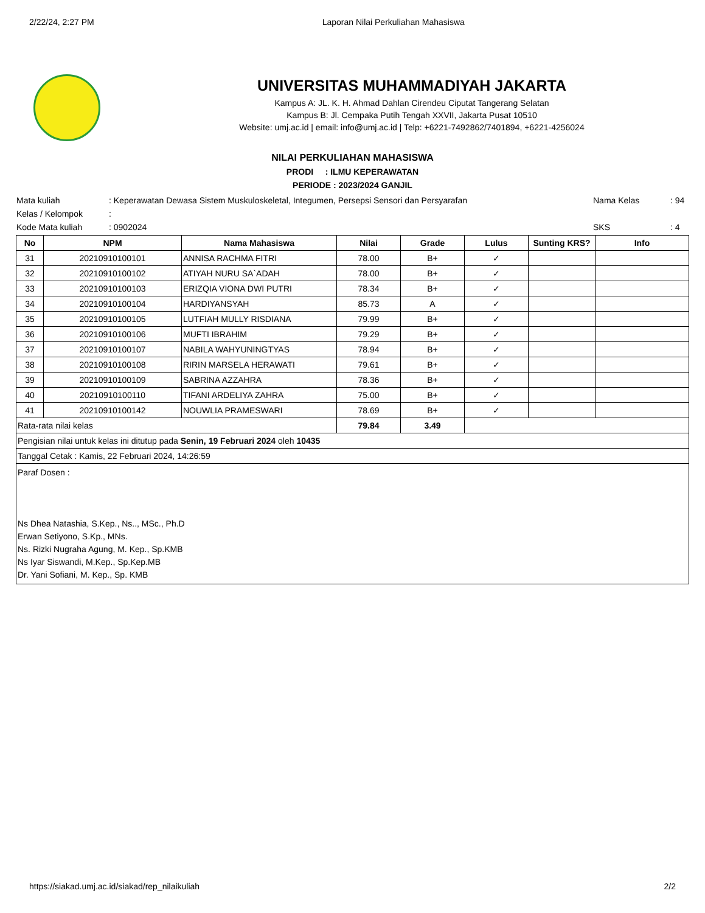2/22/24, 2:27 PM Laporan Nilai Perkuliahan Mahasiswa
UNIVERSITAS MUHAMMADIYAH JAKARTA
Kampus A: JL. K. H. Ahmad Dahlan Cirendeu Ciputat Tangerang Selatan
Kampus B: Jl. Cempaka Putih Tengah XXVII, Jakarta Pusat 10510
Website: umj.ac.id | email: info@umj.ac.id | Telp: +6221-7492862/7401894, +6221-4256024
NILAI PERKULIAHAN MAHASISWA
PRODI : ILMU KEPERAWATAN
PERIODE : 2023/2024 GANJIL
| Mata kuliah | : Keperawatan Dewasa Sistem Muskuloskeletal, Integumen, Persepsi Sensori dan Persyarafan | Nama Kelas | : 94 |
| Kelas / Kelompok | : | | |
| Kode Mata kuliah | : 0902024 | SKS | : 4 |
| No | NPM | Nama Mahasiswa | Nilai | Grade | Lulus | Sunting KRS? | Info |
| --- | --- | --- | --- | --- | --- | --- | --- |
| 31 | 20210910100101 | ANNISA RACHMA FITRI | 78.00 | B+ | ✓ | | |
| 32 | 20210910100102 | ATIYAH NURU SA`ADAH | 78.00 | B+ | ✓ | | |
| 33 | 20210910100103 | ERIZQIA VIONA DWI PUTRI | 78.34 | B+ | ✓ | | |
| 34 | 20210910100104 | HARDIYANSYAH | 85.73 | A | ✓ | | |
| 35 | 20210910100105 | LUTFIAH MULLY RISDIANA | 79.99 | B+ | ✓ | | |
| 36 | 20210910100106 | MUFTI IBRAHIM | 79.29 | B+ | ✓ | | |
| 37 | 20210910100107 | NABILA WAHYUNINGTYAS | 78.94 | B+ | ✓ | | |
| 38 | 20210910100108 | RIRIN MARSELA HERAWATI | 79.61 | B+ | ✓ | | |
| 39 | 20210910100109 | SABRINA AZZAHRA | 78.36 | B+ | ✓ | | |
| 40 | 20210910100110 | TIFANI ARDELIYA ZAHRA | 75.00 | B+ | ✓ | | |
| 41 | 20210910100142 | NOUWLIA PRAMESWARI | 78.69 | B+ | ✓ | | |
| Rata-rata nilai kelas | | | 79.84 | 3.49 | | | |
| Pengisian nilai untuk kelas ini ditutup pada Senin, 19 Februari 2024 oleh 10435 | | | | | | | |
| Tanggal Cetak : Kamis, 22 Februari 2024, 14:26:59 | | | | | | | |
| Paraf Dosen : Ns Dhea Natashia, S.Kep., Ns.., MSc., Ph.D Erwan Setiyono, S.Kp., MNs. Ns. Rizki Nugraha Agung, M. Kep., Sp.KMB Ns Iyar Siswandi, M.Kep., Sp.Kep.MB Dr. Yani Sofiani, M. Kep., Sp. KMB | | | | | | | |
https://siakad.umj.ac.id/siakad/rep_nilaikuliah 2/2